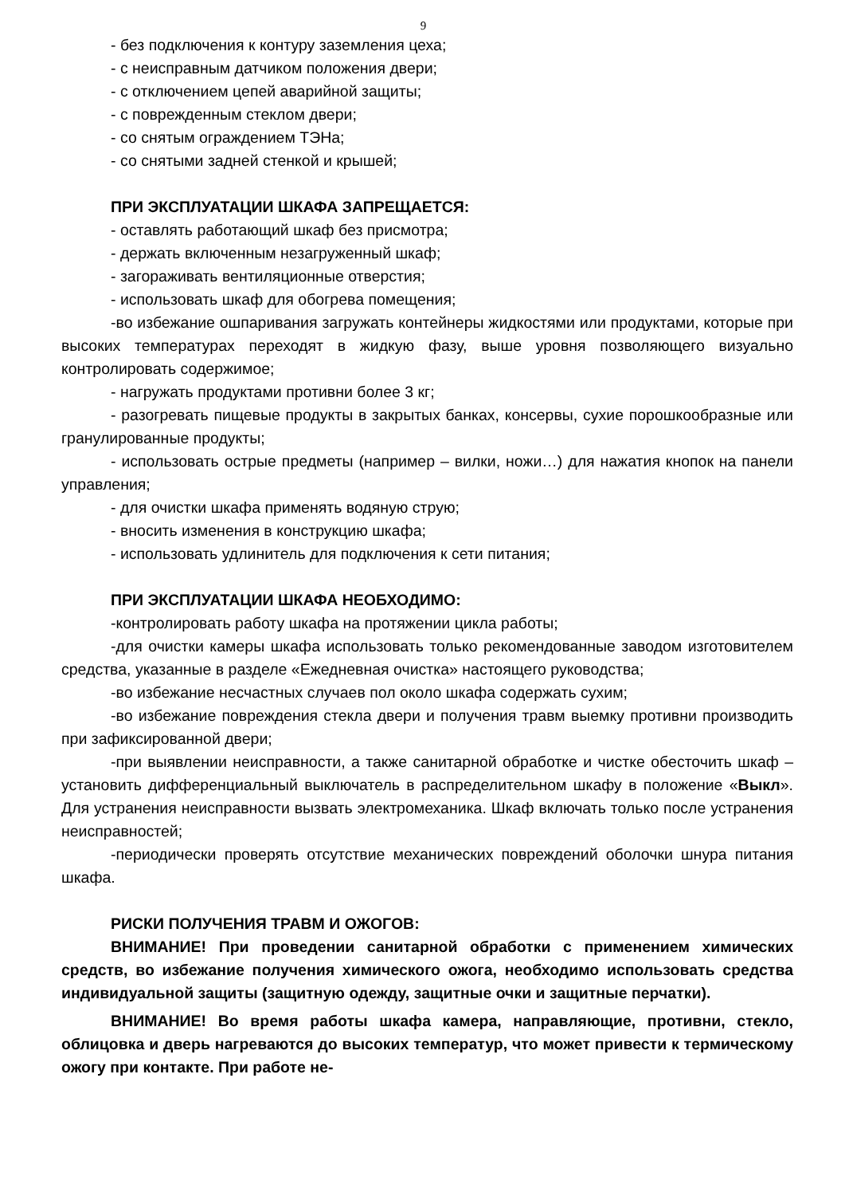9
- без подключения к контуру заземления цеха;
- с неисправным датчиком положения двери;
- с отключением цепей аварийной защиты;
- с поврежденным стеклом двери;
- со снятым ограждением ТЭНа;
- со снятыми задней стенкой и крышей;
ПРИ ЭКСПЛУАТАЦИИ ШКАФА ЗАПРЕЩАЕТСЯ:
- оставлять работающий шкаф без присмотра;
- держать включенным незагруженный шкаф;
- загораживать вентиляционные отверстия;
- использовать шкаф для обогрева помещения;
-во избежание ошпаривания загружать контейнеры жидкостями или продуктами, которые при высоких температурах переходят в жидкую фазу, выше уровня позволяющего визуально контролировать содержимое;
- нагружать продуктами противни более 3 кг;
- разогревать пищевые продукты в закрытых банках, консервы, сухие порошкообразные или гранулированные продукты;
- использовать острые предметы (например – вилки, ножи…) для нажатия кнопок на панели управления;
- для очистки шкафа применять водяную струю;
- вносить изменения в конструкцию шкафа;
- использовать удлинитель для подключения к сети питания;
ПРИ ЭКСПЛУАТАЦИИ ШКАФА НЕОБХОДИМО:
-контролировать работу шкафа на протяжении цикла работы;
-для очистки камеры шкафа использовать только рекомендованные заводом изготовителем средства, указанные в разделе «Ежедневная очистка» настоящего руководства;
-во избежание несчастных случаев пол около шкафа содержать сухим;
-во избежание повреждения стекла двери и получения травм выемку противни производить при зафиксированной двери;
-при выявлении неисправности, а также санитарной обработке и чистке обесточить шкаф – установить дифференциальный выключатель в распределительном шкафу в положение «Выкл». Для устранения неисправности вызвать электромеханика. Шкаф включать только после устранения неисправностей;
-периодически проверять отсутствие механических повреждений оболочки шнура питания шкафа.
РИСКИ ПОЛУЧЕНИЯ ТРАВМ И ОЖОГОВ:
ВНИМАНИЕ! При проведении санитарной обработки с применением химических средств, во избежание получения химического ожога, необходимо использовать средства индивидуальной защиты (защитную одежду, защитные очки и защитные перчатки).
ВНИМАНИЕ! Во время работы шкафа камера, направляющие, противни, стекло, облицовка и дверь нагреваются до высоких температур, что может привести к термическому ожогу при контакте. При работе не-